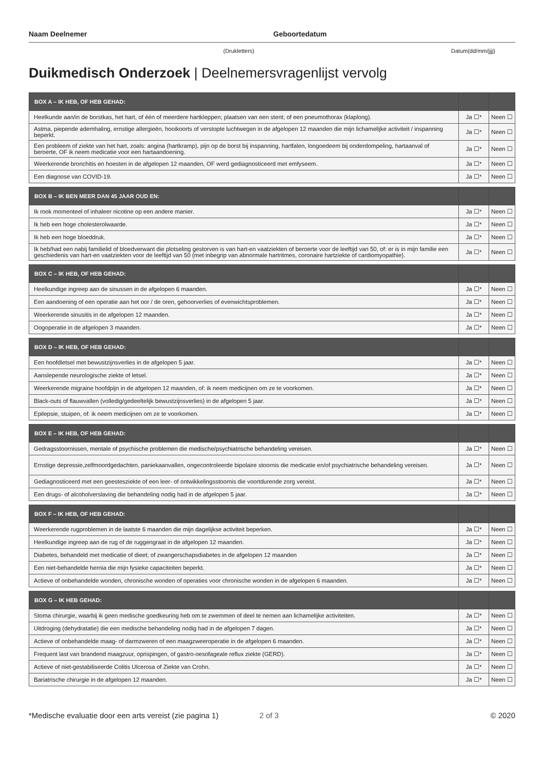Naam Deelnemer Geboortedatum
(Drukletters) Datum(dd/mm/jjjj)
Duikmedisch Onderzoek | Deelnemersvragenlijst vervolg
| BOX A – IK HEB, OF HEB GEHAD: | | |
| --- | --- | --- |
| Heelkunde aan/in de borstkas, het hart, of één of meerdere hartkleppen; plaatsen van een stent; of een pneumothorax (klaplong). | Ja ☐* | Neen ☐ |
| Astma, piepende ademhaling, ernstige allergieën, hooikoorts of verstopte luchtwegen in de afgelopen 12 maanden die mijn lichamelijke activiteit / inspanning beperkt. | Ja ☐* | Neen ☐ |
| Een probleem of ziekte van het hart, zoals: angina (hartkramp), pijn op de borst bij inspanning, hartfalen, longoedeem bij onderdompeling, hartaanval of beroerte, OF ik neem medicatie voor een hartaandoening. | Ja ☐* | Neen ☐ |
| Weerkerende bronchitis en hoesten in de afgelopen 12 maanden, OF werd gediagnosticeerd met emfyseem. | Ja ☐* | Neen ☐ |
| Een diagnose van COVID-19. | Ja ☐* | Neen ☐ |
| BOX B – IK BEN MEER DAN 45 JAAR OUD EN: | | |
| --- | --- | --- |
| Ik rook momenteel of inhaleer nicotine op een andere manier. | Ja ☐* | Neen ☐ |
| Ik heb een hoge cholesterolwaarde. | Ja ☐* | Neen ☐ |
| Ik heb een hoge bloeddruk. | Ja ☐* | Neen ☐ |
| Ik heb/had een nabij familielid of bloedverwant die plotseling gestorven is van hart-en vaatziekten of beroerte voor de leeftijd van 50, of: er is in mijn familie een geschiedenis van hart-en vaatziekten voor de leeftijd van 50 (met inbegrip van abnormale hartritmes, coronaire hartziekte of cardiomyopathie). | Ja ☐* | Neen ☐ |
| BOX C – IK HEB, OF HEB GEHAD: | | |
| --- | --- | --- |
| Heelkundige ingreep aan de sinussen in de afgelopen 6 maanden. | Ja ☐* | Neen ☐ |
| Een aandoening of een operatie aan het oor / de oren, gehoorverlies of evenwichtsproblemen. | Ja ☐* | Neen ☐ |
| Weerkerende sinusitis in de afgelopen 12 maanden. | Ja ☐* | Neen ☐ |
| Oogoperatie in de afgelopen 3 maanden. | Ja ☐* | Neen ☐ |
| BOX D – IK HEB, OF HEB GEHAD: | | |
| --- | --- | --- |
| Een hoofdletsel met bewustzijnsverlies in de afgelopen 5 jaar. | Ja ☐* | Neen ☐ |
| Aanslepende neurologische ziekte of letsel. | Ja ☐* | Neen ☐ |
| Weerkerende migraine hoofdpijn in de afgelopen 12 maanden, of: ik neem medicijnen om ze te voorkomen. | Ja ☐* | Neen ☐ |
| Black-outs of flauwvallen (volledig/gedeeltelijk bewustzijnsverlies) in de afgelopen 5 jaar. | Ja ☐* | Neen ☐ |
| Epilepsie, stuipen, of: ik neem medicijnen om ze te voorkomen. | Ja ☐* | Neen ☐ |
| BOX E – IK HEB, OF HEB GEHAD: | | |
| --- | --- | --- |
| Gedragsstoornissen, mentale of psychische problemen die medische/psychiatrische behandeling vereisen. | Ja ☐* | Neen ☐ |
| Ernstige depressie,zelfmoordgedachten, paniekaanvallen, ongecontroleerde bipolaire stoornis die medicatie en/of psychiatrische behandeling vereisen. | Ja ☐* | Neen ☐ |
| Gediagnosticeerd met een geestesziekte of een leer- of ontwikkelingsstoornis die voortdurende zorg vereist. | Ja ☐* | Neen ☐ |
| Een drugs- of alcoholverslaving die behandeling nodig had in de afgelopen 5 jaar. | Ja ☐* | Neen ☐ |
| BOX F – IK HEB, OF HEB GEHAD: | | |
| --- | --- | --- |
| Weerkerende rugproblemen in de laatste 6 maanden die mijn dagelijkse activiteit beperken. | Ja ☐* | Neen ☐ |
| Heelkundige ingreep aan de rug of de ruggengraat in de afgelopen 12 maanden. | Ja ☐* | Neen ☐ |
| Diabetes, behandeld met medicatie of dieet; of zwangerschapsdiabetes in de afgelopen 12 maanden | Ja ☐* | Neen ☐ |
| Een niet-behandelde hernia die mijn fysieke capaciteiten beperkt. | Ja ☐* | Neen ☐ |
| Actieve of onbehandelde wonden, chronische wonden of operaties voor chronische wonden in de afgelopen 6 maanden. | Ja ☐* | Neen ☐ |
| BOX G – IK HEB GEHAD: | | |
| --- | --- | --- |
| Stoma chirurgie, waarbij ik geen medische goedkeuring heb om te zwemmen of deel te nemen aan lichamelijke activiteiten. | Ja ☐* | Neen ☐ |
| Uitdroging (dehydratatie) die een medische behandeling nodig had in de afgelopen 7 dagen. | Ja ☐* | Neen ☐ |
| Actieve of onbehandelde maag- of darmzweren of een maagzweeroperatie in de afgelopen 6 maanden. | Ja ☐* | Neen ☐ |
| Frequent last van brandend maagzuur, oprispingen, of gastro-oesofageale reflux ziekte (GERD). | Ja ☐* | Neen ☐ |
| Actieve of niet-gestabiliseerde Colitis Ulcerosa of Ziekte van Crohn. | Ja ☐* | Neen ☐ |
| Bariatrische chirurgie in de afgelopen 12 maanden. | Ja ☐* | Neen ☐ |
*Medische evaluatie door een arts vereist (zie pagina 1)
2 of 3 © 2020